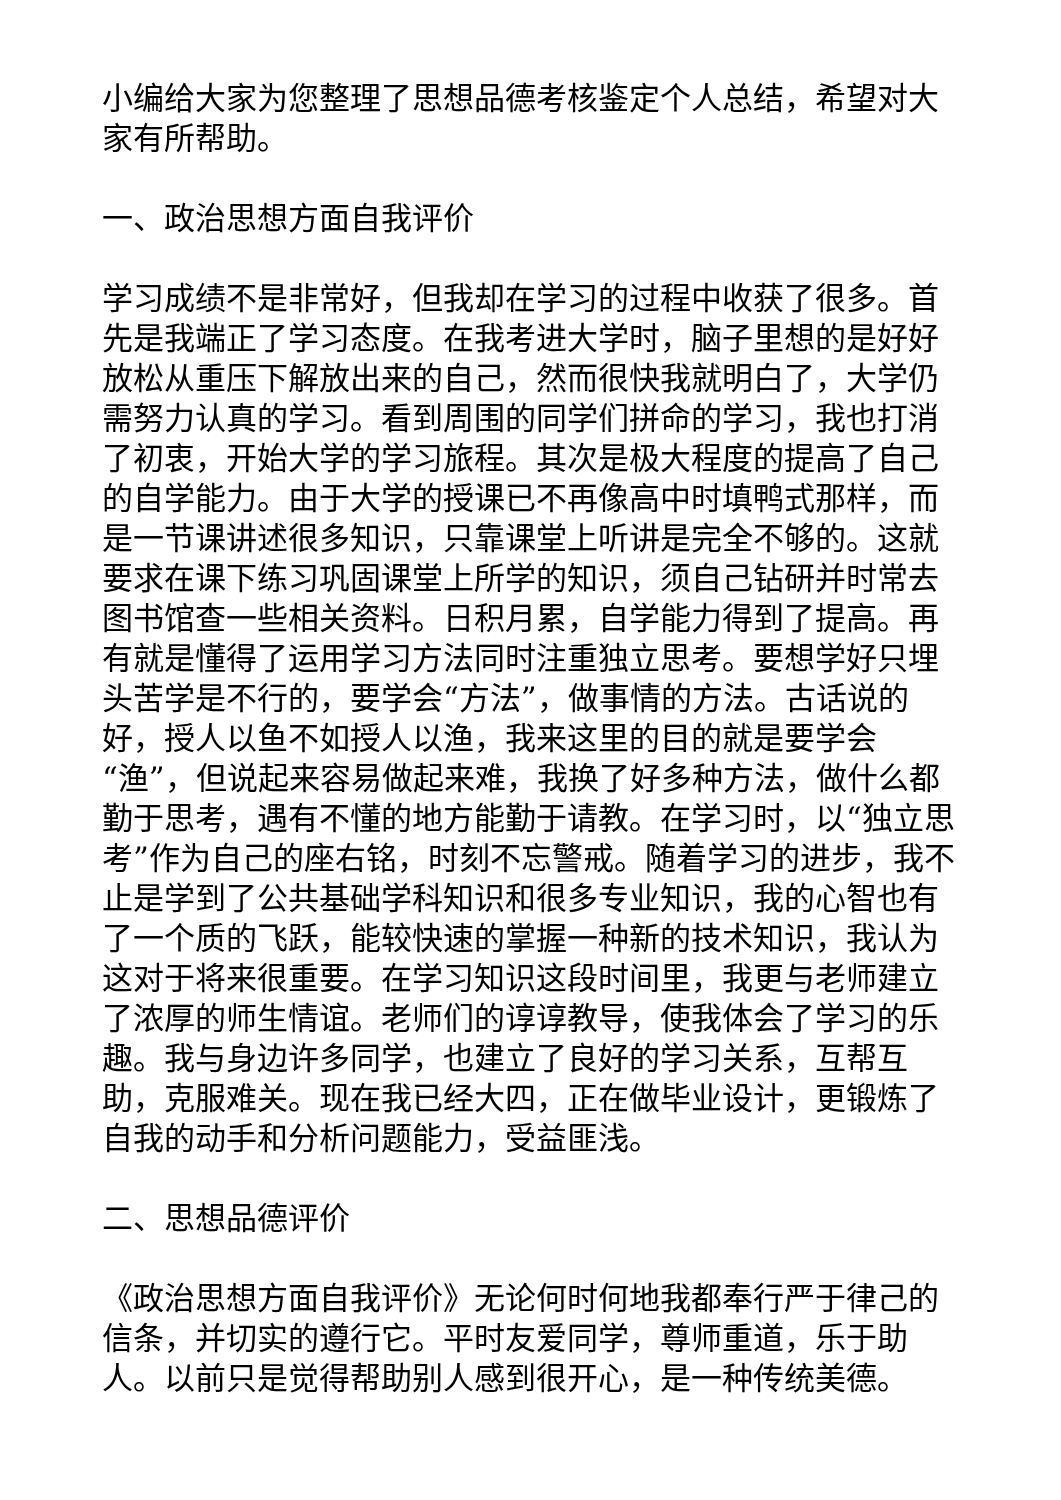小编给大家为您整理了思想品德考核鉴定个人总结，希望对大家有所帮助。
一、政治思想方面自我评价
学习成绩不是非常好，但我却在学习的过程中收获了很多。首先是我端正了学习态度。在我考进大学时，脑子里想的是好好放松从重压下解放出来的自己，然而很快我就明白了，大学仍需努力认真的学习。看到周围的同学们拼命的学习，我也打消了初衷，开始大学的学习旅程。其次是极大程度的提高了自己的自学能力。由于大学的授课已不再像高中时填鸭式那样，而是一节课讲述很多知识，只靠课堂上听讲是完全不够的。这就要求在课下练习巩固课堂上所学的知识，须自己钻研并时常去图书馆查一些相关资料。日积月累，自学能力得到了提高。再有就是懂得了运用学习方法同时注重独立思考。要想学好只埋头苦学是不行的，要学会“方法”，做事情的方法。古话说的好，授人以鱼不如授人以渔，我来这里的目的就是要学会“渔”，但说起来容易做起来难，我换了好多种方法，做什么都勤于思考，遇有不懂的地方能勤于请教。在学习时，以“独立思考”作为自己的座右铭，时刻不忘警戒。随着学习的进步，我不止是学到了公共基础学科知识和很多专业知识，我的心智也有了一个质的飞跃，能较快速的掌握一种新的技术知识，我认为这对于将来很重要。在学习知识这段时间里，我更与老师建立了浓厚的师生情谊。老师们的谆谆教导，使我体会了学习的乐趣。我与身边许多同学，也建立了良好的学习关系，互帮互助，克服难关。现在我已经大四，正在做毕业设计，更锻炼了自我的动手和分析问题能力，受益匪浅。
二、思想品德评价
《政治思想方面自我评价》无论何时何地我都奉行严于律己的信条，并切实的遵行它。平时友爱同学，尊师重道，乐于助人。以前只是觉得帮助别人感到很开心，是一种传统美德。